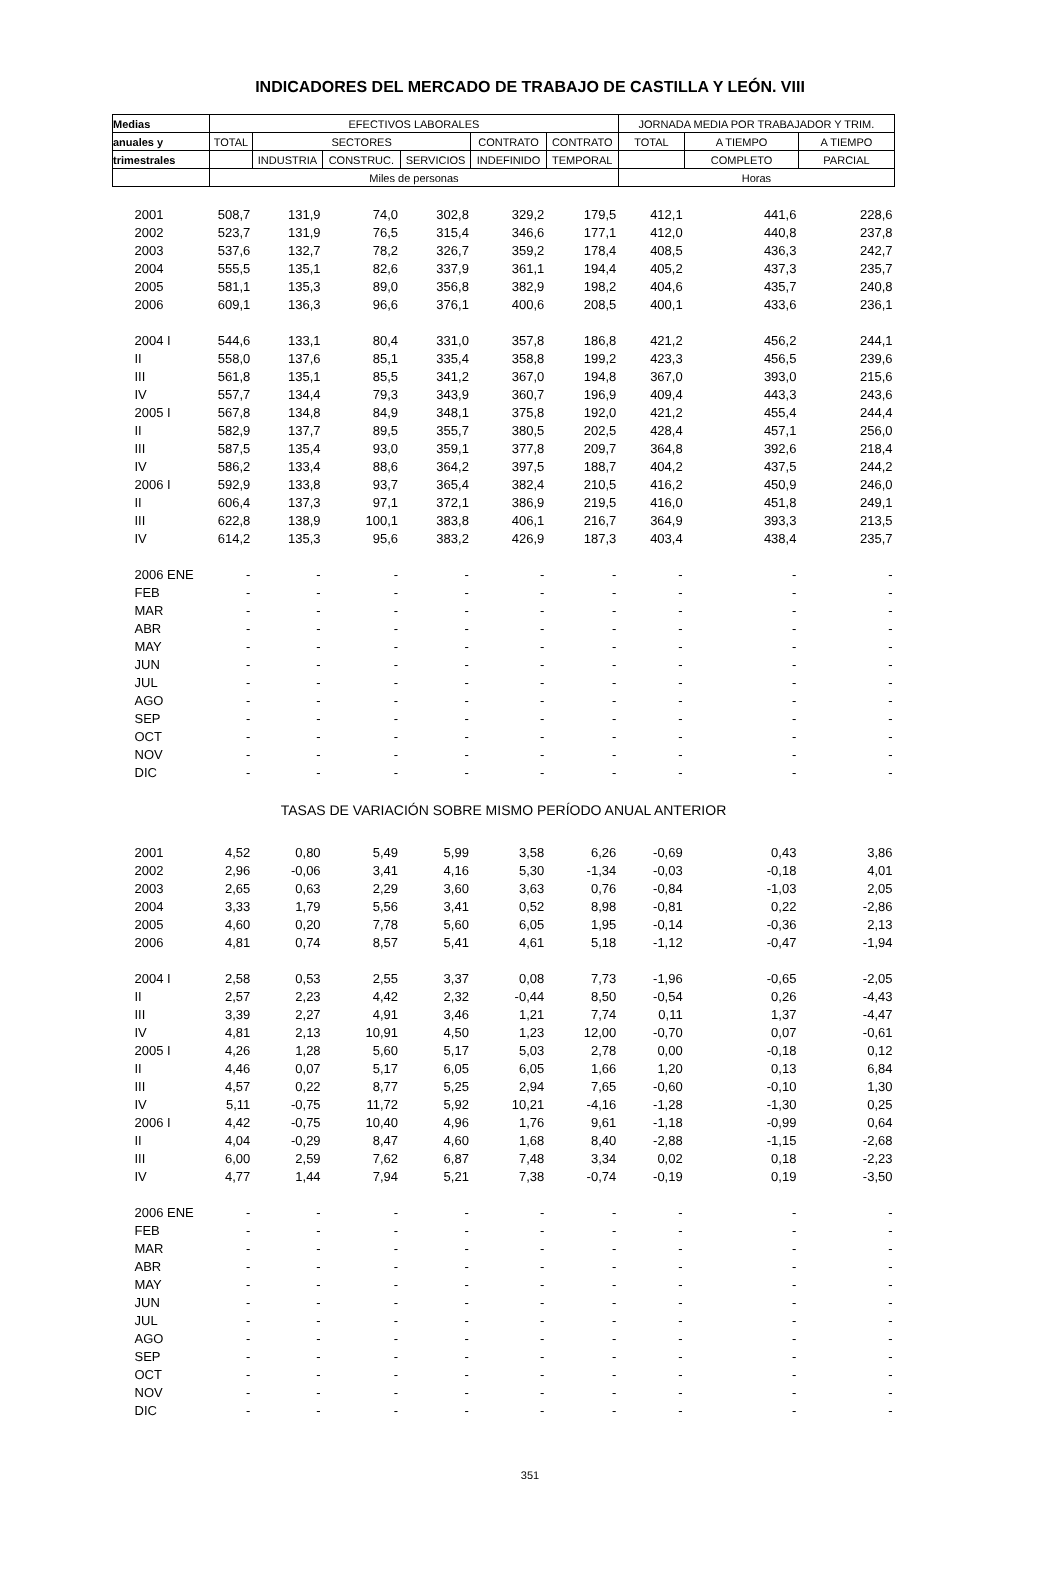INDICADORES DEL MERCADO DE TRABAJO DE CASTILLA Y LEÓN. VIII
| Medias | EFECTIVOS LABORALES | | | | | | JORNADA MEDIA POR TRABAJADOR Y TRIM. | | |
| --- | --- | --- | --- | --- | --- | --- | --- | --- | --- |
| anuales y | TOTAL | SECTORES | | | CONTRATO | CONTRATO | TOTAL | A TIEMPO | A TIEMPO |
| trimestrales | | INDUSTRIA | CONSTRUC. | SERVICIOS | INDEFINIDO | TEMPORAL | | COMPLETO | PARCIAL |
| | Miles de personas | | | | | | Horas | | |
| 2001 | 508,7 | 131,9 | 74,0 | 302,8 | 329,2 | 179,5 | 412,1 | 441,6 | 228,6 |
| 2002 | 523,7 | 131,9 | 76,5 | 315,4 | 346,6 | 177,1 | 412,0 | 440,8 | 237,8 |
| 2003 | 537,6 | 132,7 | 78,2 | 326,7 | 359,2 | 178,4 | 408,5 | 436,3 | 242,7 |
| 2004 | 555,5 | 135,1 | 82,6 | 337,9 | 361,1 | 194,4 | 405,2 | 437,3 | 235,7 |
| 2005 | 581,1 | 135,3 | 89,0 | 356,8 | 382,9 | 198,2 | 404,6 | 435,7 | 240,8 |
| 2006 | 609,1 | 136,3 | 96,6 | 376,1 | 400,6 | 208,5 | 400,1 | 433,6 | 236,1 |
| 2004 I | 544,6 | 133,1 | 80,4 | 331,0 | 357,8 | 186,8 | 421,2 | 456,2 | 244,1 |
| II | 558,0 | 137,6 | 85,1 | 335,4 | 358,8 | 199,2 | 423,3 | 456,5 | 239,6 |
| III | 561,8 | 135,1 | 85,5 | 341,2 | 367,0 | 194,8 | 367,0 | 393,0 | 215,6 |
| IV | 557,7 | 134,4 | 79,3 | 343,9 | 360,7 | 196,9 | 409,4 | 443,3 | 243,6 |
| 2005 I | 567,8 | 134,8 | 84,9 | 348,1 | 375,8 | 192,0 | 421,2 | 455,4 | 244,4 |
| II | 582,9 | 137,7 | 89,5 | 355,7 | 380,5 | 202,5 | 428,4 | 457,1 | 256,0 |
| III | 587,5 | 135,4 | 93,0 | 359,1 | 377,8 | 209,7 | 364,8 | 392,6 | 218,4 |
| IV | 586,2 | 133,4 | 88,6 | 364,2 | 397,5 | 188,7 | 404,2 | 437,5 | 244,2 |
| 2006 I | 592,9 | 133,8 | 93,7 | 365,4 | 382,4 | 210,5 | 416,2 | 450,9 | 246,0 |
| II | 606,4 | 137,3 | 97,1 | 372,1 | 386,9 | 219,5 | 416,0 | 451,8 | 249,1 |
| III | 622,8 | 138,9 | 100,1 | 383,8 | 406,1 | 216,7 | 364,9 | 393,3 | 213,5 |
| IV | 614,2 | 135,3 | 95,6 | 383,2 | 426,9 | 187,3 | 403,4 | 438,4 | 235,7 |
| 2006 ENE | - | - | - | - | - | - | - | - | - |
| FEB | - | - | - | - | - | - | - | - | - |
| MAR | - | - | - | - | - | - | - | - | - |
| ABR | - | - | - | - | - | - | - | - | - |
| MAY | - | - | - | - | - | - | - | - | - |
| JUN | - | - | - | - | - | - | - | - | - |
| JUL | - | - | - | - | - | - | - | - | - |
| AGO | - | - | - | - | - | - | - | - | - |
| SEP | - | - | - | - | - | - | - | - | - |
| OCT | - | - | - | - | - | - | - | - | - |
| NOV | - | - | - | - | - | - | - | - | - |
| DIC | - | - | - | - | - | - | - | - | - |
| TASAS DE VARIACIÓN SOBRE MISMO PERÍODO ANUAL ANTERIOR | | | | | | | | | |
| 2001 | 4,52 | 0,80 | 5,49 | 5,99 | 3,58 | 6,26 | -0,69 | 0,43 | 3,86 |
| 2002 | 2,96 | -0,06 | 3,41 | 4,16 | 5,30 | -1,34 | -0,03 | -0,18 | 4,01 |
| 2003 | 2,65 | 0,63 | 2,29 | 3,60 | 3,63 | 0,76 | -0,84 | -1,03 | 2,05 |
| 2004 | 3,33 | 1,79 | 5,56 | 3,41 | 0,52 | 8,98 | -0,81 | 0,22 | -2,86 |
| 2005 | 4,60 | 0,20 | 7,78 | 5,60 | 6,05 | 1,95 | -0,14 | -0,36 | 2,13 |
| 2006 | 4,81 | 0,74 | 8,57 | 5,41 | 4,61 | 5,18 | -1,12 | -0,47 | -1,94 |
| 2004 I | 2,58 | 0,53 | 2,55 | 3,37 | 0,08 | 7,73 | -1,96 | -0,65 | -2,05 |
| II | 2,57 | 2,23 | 4,42 | 2,32 | -0,44 | 8,50 | -0,54 | 0,26 | -4,43 |
| III | 3,39 | 2,27 | 4,91 | 3,46 | 1,21 | 7,74 | 0,11 | 1,37 | -4,47 |
| IV | 4,81 | 2,13 | 10,91 | 4,50 | 1,23 | 12,00 | -0,70 | 0,07 | -0,61 |
| 2005 I | 4,26 | 1,28 | 5,60 | 5,17 | 5,03 | 2,78 | 0,00 | -0,18 | 0,12 |
| II | 4,46 | 0,07 | 5,17 | 6,05 | 6,05 | 1,66 | 1,20 | 0,13 | 6,84 |
| III | 4,57 | 0,22 | 8,77 | 5,25 | 2,94 | 7,65 | -0,60 | -0,10 | 1,30 |
| IV | 5,11 | -0,75 | 11,72 | 5,92 | 10,21 | -4,16 | -1,28 | -1,30 | 0,25 |
| 2006 I | 4,42 | -0,75 | 10,40 | 4,96 | 1,76 | 9,61 | -1,18 | -0,99 | 0,64 |
| II | 4,04 | -0,29 | 8,47 | 4,60 | 1,68 | 8,40 | -2,88 | -1,15 | -2,68 |
| III | 6,00 | 2,59 | 7,62 | 6,87 | 7,48 | 3,34 | 0,02 | 0,18 | -2,23 |
| IV | 4,77 | 1,44 | 7,94 | 5,21 | 7,38 | -0,74 | -0,19 | 0,19 | -3,50 |
| 2006 ENE | - | - | - | - | - | - | - | - | - |
| FEB | - | - | - | - | - | - | - | - | - |
| MAR | - | - | - | - | - | - | - | - | - |
| ABR | - | - | - | - | - | - | - | - | - |
| MAY | - | - | - | - | - | - | - | - | - |
| JUN | - | - | - | - | - | - | - | - | - |
| JUL | - | - | - | - | - | - | - | - | - |
| AGO | - | - | - | - | - | - | - | - | - |
| SEP | - | - | - | - | - | - | - | - | - |
| OCT | - | - | - | - | - | - | - | - | - |
| NOV | - | - | - | - | - | - | - | - | - |
| DIC | - | - | - | - | - | - | - | - | - |
351